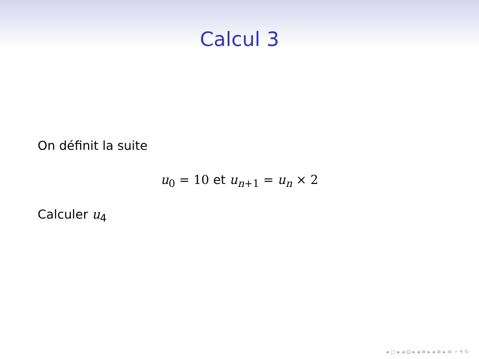Calcul 3
On définit la suite
u<sub>0</sub> = 10 et u<sub>n+1</sub> = u<sub>n</sub> × 2
Calculer u<sub>4</sub>
◂ □ ▸ ◂ ⊡ ▸ ◂ ≡ ▸ ◂ ≡ ▸ ≡ ∽ ۹ ↻